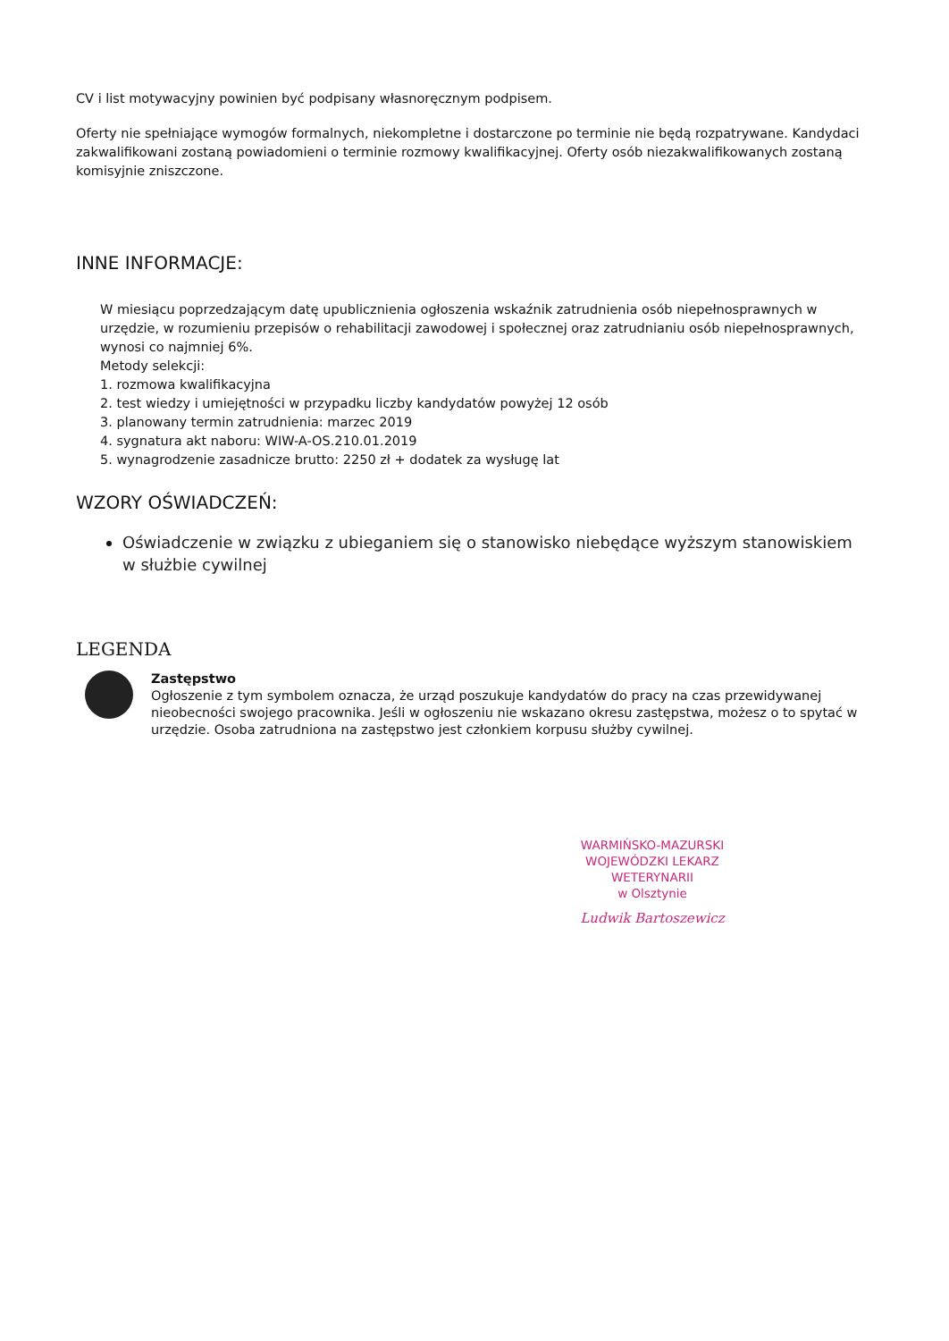CV i list motywacyjny powinien być podpisany własnoręcznym podpisem.
Oferty nie spełniające wymogów formalnych, niekompletne i dostarczone po terminie nie będą rozpatrywane. Kandydaci zakwalifikowani zostaną powiadomieni o terminie rozmowy kwalifikacyjnej. Oferty osób niezakwalifikowanych zostaną komisyjnie zniszczone.
INNE INFORMACJE:
W miesiącu poprzedzającym datę upublicznienia ogłoszenia wskaźnik zatrudnienia osób niepełnosprawnych w urzędzie, w rozumieniu przepisów o rehabilitacji zawodowej i społecznej oraz zatrudnianiu osób niepełnosprawnych, wynosi co najmniej 6%.
Metody selekcji:
1. rozmowa kwalifikacyjna
2. test wiedzy i umiejętności w przypadku liczby kandydatów powyżej 12 osób
3. planowany termin zatrudnienia: marzec 2019
4. sygnatura akt naboru: WIW-A-OS.210.01.2019
5. wynagrodzenie zasadnicze brutto: 2250 zł + dodatek za wysługę lat
WZORY OŚWIADCZEŃ:
Oświadczenie w związku z ubieganiem się o stanowisko niebędące wyższym stanowiskiem w służbie cywilnej
LEGENDA
Zastępstwo
Ogłoszenie z tym symbolem oznacza, że urząd poszukuje kandydatów do pracy na czas przewidywanej nieobecności swojego pracownika. Jeśli w ogłoszeniu nie wskazano okresu zastępstwa, możesz o to spytać w urzędzie. Osoba zatrudniona na zastępstwo jest członkiem korpusu służby cywilnej.
WARMIŃSKO-MAZURSKI
WOJEWÓDZKI LEKARZ WETERYNARII
w Olsztynie
Ludwik Bartoszewicz